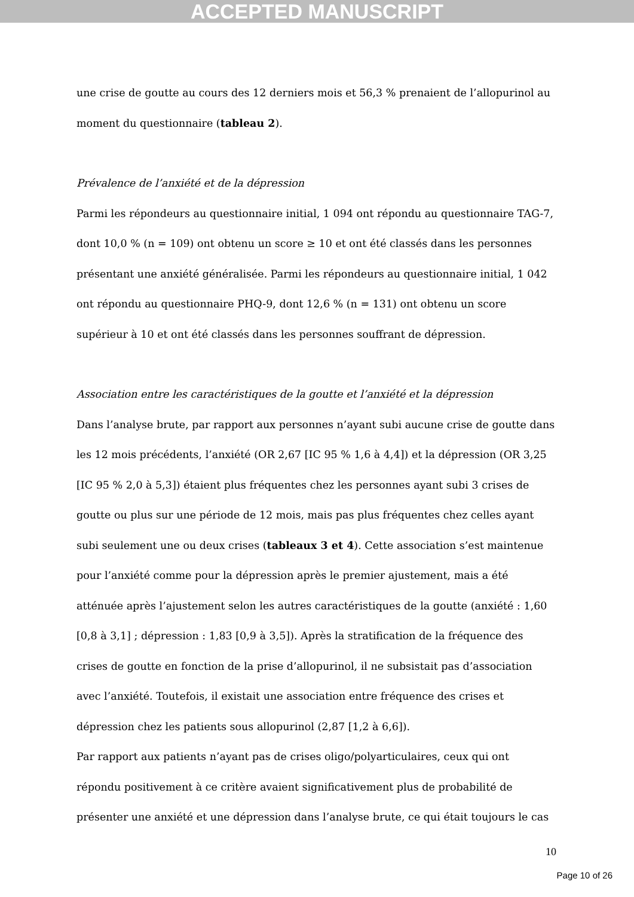ACCEPTED MANUSCRIPT
une crise de goutte au cours des 12 derniers mois et 56,3 % prenaient de l’allopurinol au moment du questionnaire (tableau 2).
Prévalence de l’anxiété et de la dépression
Parmi les répondeurs au questionnaire initial, 1 094 ont répondu au questionnaire TAG-7, dont 10,0 % (n = 109) ont obtenu un score ≥ 10 et ont été classés dans les personnes présentant une anxiété généralisée. Parmi les répondeurs au questionnaire initial, 1 042 ont répondu au questionnaire PHQ-9, dont 12,6 % (n = 131) ont obtenu un score supérieur à 10 et ont été classés dans les personnes souffrant de dépression.
Association entre les caractéristiques de la goutte et l’anxiété et la dépression
Dans l’analyse brute, par rapport aux personnes n’ayant subi aucune crise de goutte dans les 12 mois précédents, l’anxiété (OR 2,67 [IC 95 % 1,6 à 4,4]) et la dépression (OR 3,25 [IC 95 % 2,0 à 5,3]) étaient plus fréquentes chez les personnes ayant subi 3 crises de goutte ou plus sur une période de 12 mois, mais pas plus fréquentes chez celles ayant subi seulement une ou deux crises (tableaux 3 et 4). Cette association s’est maintenue pour l’anxiété comme pour la dépression après le premier ajustement, mais a été atténuée après l’ajustement selon les autres caractéristiques de la goutte (anxiété : 1,60 [0,8 à 3,1] ; dépression : 1,83 [0,9 à 3,5]). Après la stratification de la fréquence des crises de goutte en fonction de la prise d’allopurinol, il ne subsistait pas d’association avec l’anxiété. Toutefois, il existait une association entre fréquence des crises et dépression chez les patients sous allopurinol (2,87 [1,2 à 6,6]).
Par rapport aux patients n’ayant pas de crises oligo/polyarticulaires, ceux qui ont répondu positivement à ce critère avaient significativement plus de probabilité de présenter une anxiété et une dépression dans l’analyse brute, ce qui était toujours le cas
10
Page 10 of 26